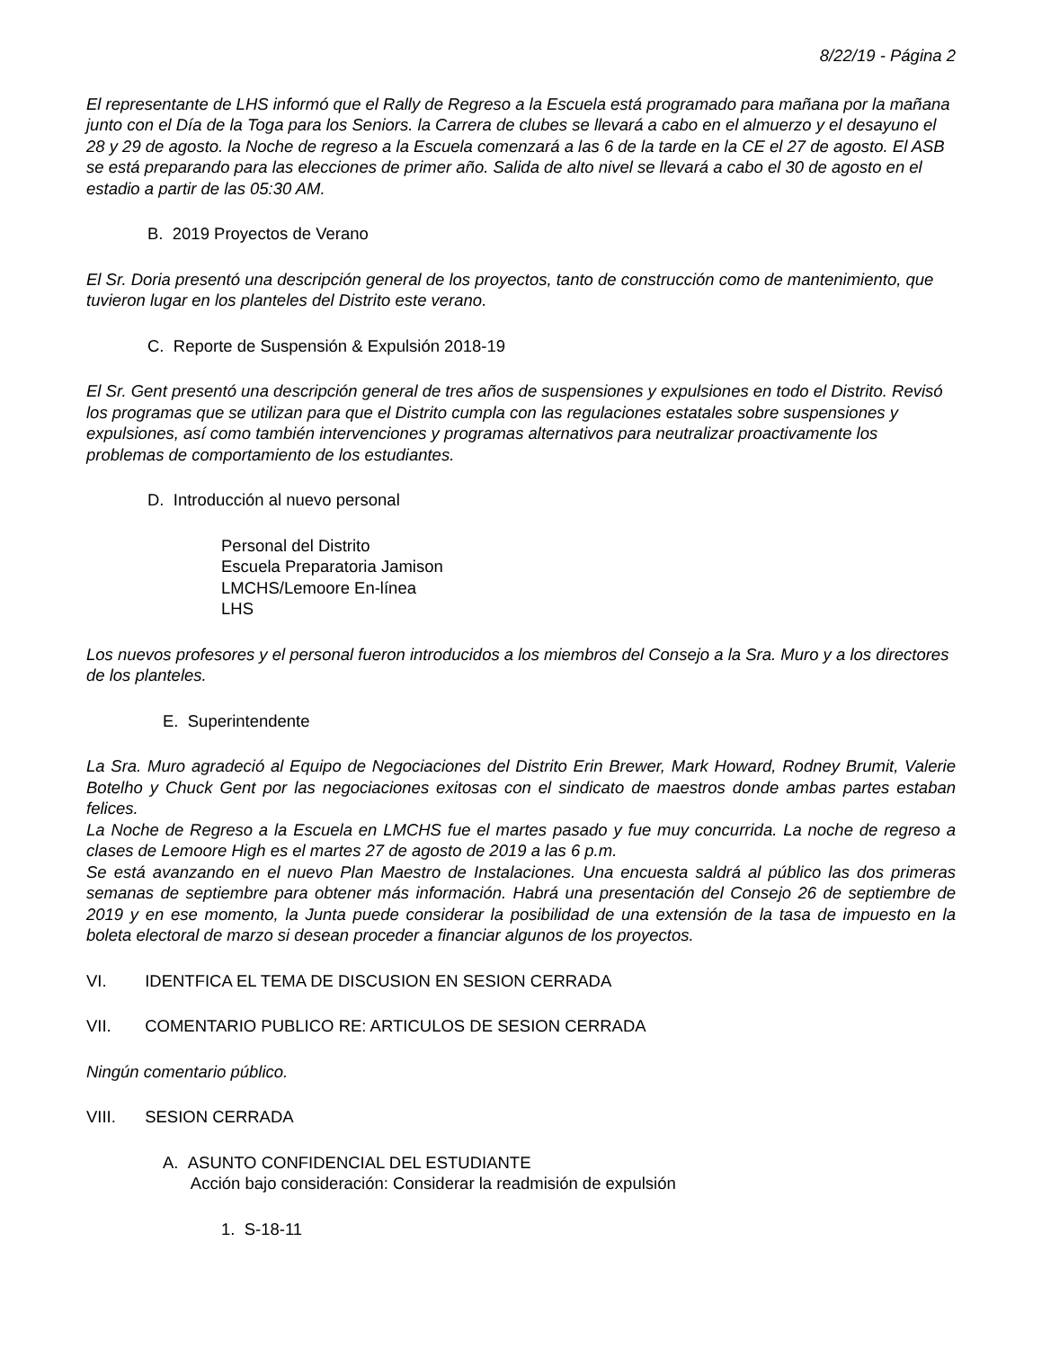8/22/19 - Página 2
El representante de LHS informó que el Rally de Regreso a la Escuela está programado para mañana por la mañana junto con el Día de la Toga para los Seniors. la Carrera de clubes se llevará a cabo en el almuerzo y el desayuno el 28 y 29 de agosto. la Noche de regreso a la Escuela comenzará a las 6 de la tarde en la CE el 27 de agosto. El ASB se está preparando para las elecciones de primer año. Salida de alto nivel se llevará a cabo el 30 de agosto en el estadio a partir de las 05:30 AM.
B. 2019 Proyectos de Verano
El Sr. Doria presentó una descripción general de los proyectos, tanto de construcción como de mantenimiento, que tuvieron lugar en los planteles del Distrito este verano.
C. Reporte de Suspensión & Expulsión 2018-19
El Sr. Gent presentó una descripción general de tres años de suspensiones y expulsiones en todo el Distrito. Revisó los programas que se utilizan para que el Distrito cumpla con las regulaciones estatales sobre suspensiones y expulsiones, así como también intervenciones y programas alternativos para neutralizar proactivamente los problemas de comportamiento de los estudiantes.
D. Introducción al nuevo personal
Personal del Distrito
Escuela Preparatoria Jamison
LMCHS/Lemoore En-línea
LHS
Los nuevos profesores y el personal fueron introducidos a los miembros del Consejo a la Sra. Muro y a los directores de los planteles.
E. Superintendente
La Sra. Muro agradeció al Equipo de Negociaciones del Distrito Erin Brewer, Mark Howard, Rodney Brumit, Valerie Botelho y Chuck Gent por las negociaciones exitosas con el sindicato de maestros donde ambas partes estaban felices.
La Noche de Regreso a la Escuela en LMCHS fue el martes pasado y fue muy concurrida. La noche de regreso a clases de Lemoore High es el martes 27 de agosto de 2019 a las 6 p.m.
Se está avanzando en el nuevo Plan Maestro de Instalaciones. Una encuesta saldrá al público las dos primeras semanas de septiembre para obtener más información. Habrá una presentación del Consejo 26 de septiembre de 2019 y en ese momento, la Junta puede considerar la posibilidad de una extensión de la tasa de impuesto en la boleta electoral de marzo si desean proceder a financiar algunos de los proyectos.
VI. IDENTFICA EL TEMA DE DISCUSION EN SESION CERRADA
VII. COMENTARIO PUBLICO RE: ARTICULOS DE SESION CERRADA
Ningún comentario público.
VIII. SESION CERRADA
A. ASUNTO CONFIDENCIAL DEL ESTUDIANTE
Acción bajo consideración: Considerar la readmisión de expulsión
1. S-18-11